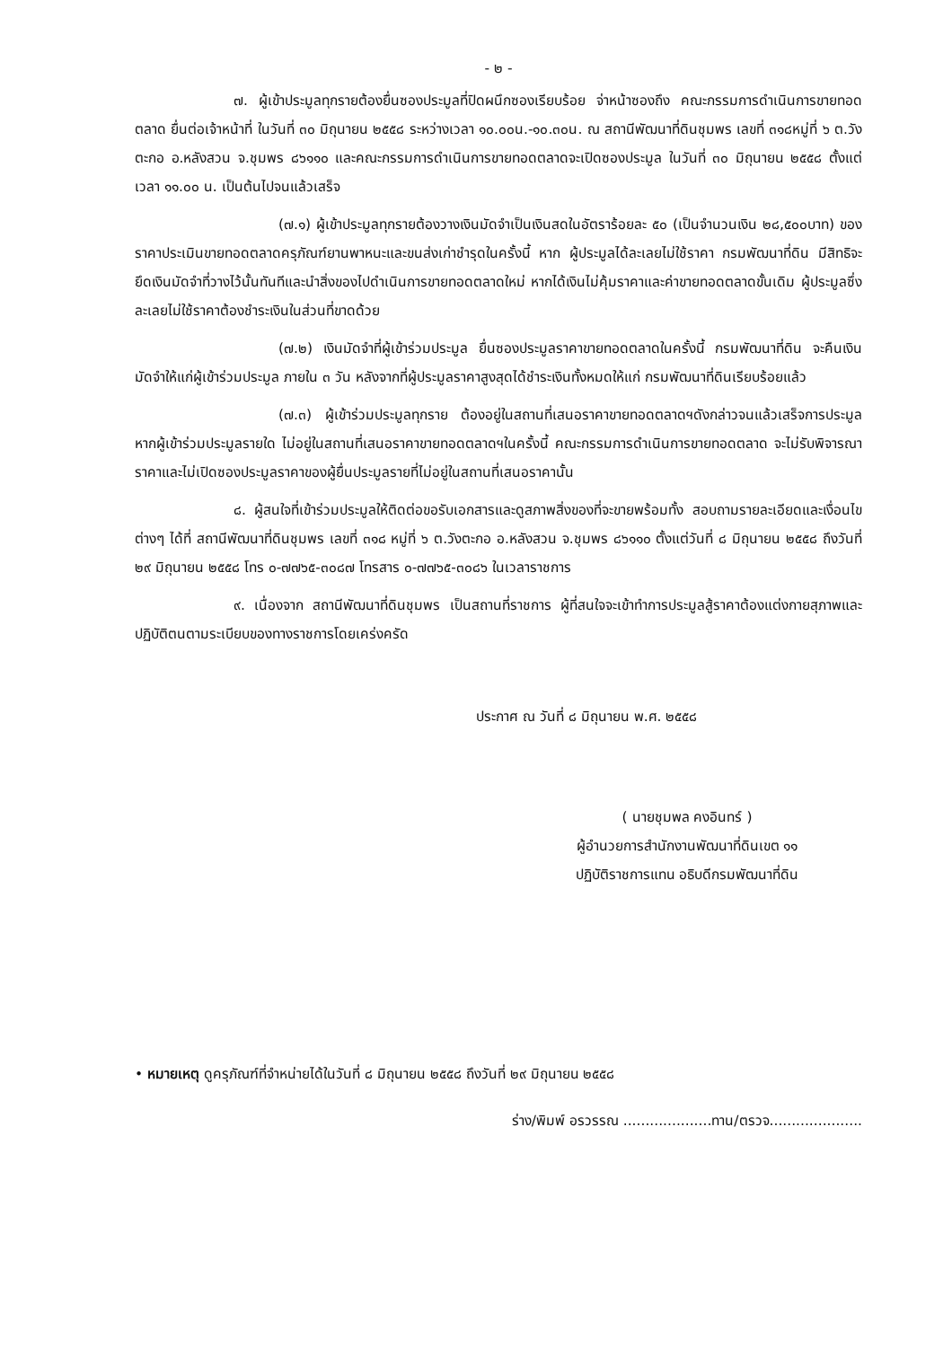- ๒ -
๗. ผู้เข้าประมูลทุกรายต้องยื่นซองประมูลที่ปิดผนึกซองเรียบร้อย จ่าหน้าซองถึง คณะกรรมการดำเนินการขายทอดตลาด ยื่นต่อเจ้าหน้าที่ ในวันที่ ๓๐ มิถุนายน ๒๕๕๘ ระหว่างเวลา ๑๐.๐๐น.-๑๐.๓๐น. ณ สถานีพัฒนาที่ดินชุมพร เลขที่ ๓๑๘หมู่ที่ ๖ ต.วังตะกอ อ.หลังสวน จ.ชุมพร ๘๖๑๑๐ และคณะกรรมการดำเนินการขายทอดตลาดจะเปิดซองประมูล ในวันที่ ๓๐ มิถุนายน ๒๕๕๘ ตั้งแต่เวลา ๑๑.๐๐ น. เป็นต้นไปจนแล้วเสร็จ
(๗.๑) ผู้เข้าประมูลทุกรายต้องวางเงินมัดจำเป็นเงินสดในอัตราร้อยละ ๕๐ (เป็นจำนวนเงิน ๒๘,๕๐๐บาท) ของราคาประเมินขายทอดตลาดครุภัณฑ์ยานพาหนะและขนส่งเก่าชำรุดในครั้งนี้ หาก ผู้ประมูลได้ละเลยไม่ใช้ราคา กรมพัฒนาที่ดิน มีสิทธิจะยึดเงินมัดจำที่วางไว้นั้นทันทีและนำสิ่งของไปดำเนินการขายทอดตลาดใหม่ หากได้เงินไม่คุ้มราคาและค่าขายทอดตลาดขั้นเดิม ผู้ประมูลซึ่งละเลยไม่ใช้ราคาต้องชำระเงินในส่วนที่ขาดด้วย
(๗.๒) เงินมัดจำที่ผู้เข้าร่วมประมูล ยื่นซองประมูลราคาขายทอดตลาดในครั้งนี้ กรมพัฒนาที่ดิน จะคืนเงินมัดจำให้แก่ผู้เข้าร่วมประมูล ภายใน ๓ วัน หลังจากที่ผู้ประมูลราคาสูงสุดได้ชำระเงินทั้งหมดให้แก่ กรมพัฒนาที่ดินเรียบร้อยแล้ว
(๗.๓) ผู้เข้าร่วมประมูลทุกราย ต้องอยู่ในสถานที่เสนอราคาขายทอดตลาดฯดังกล่าวจนแล้วเสร็จการประมูล หากผู้เข้าร่วมประมูลรายใด ไม่อยู่ในสถานที่เสนอราคาขายทอดตลาดฯในครั้งนี้ คณะกรรมการดำเนินการขายทอดตลาด จะไม่รับพิจารณาราคาและไม่เปิดซองประมูลราคาของผู้ยื่นประมูลรายที่ไม่อยู่ในสถานที่เสนอราคานั้น
๘. ผู้สนใจที่เข้าร่วมประมูลให้ติดต่อขอรับเอกสารและดูสภาพสิ่งของที่จะขายพร้อมทั้ง สอบถามรายละเอียดและเงื่อนไขต่างๆ ได้ที่ สถานีพัฒนาที่ดินชุมพร เลขที่ ๓๑๘ หมู่ที่ ๖ ต.วังตะกอ อ.หลังสวน จ.ชุมพร ๘๖๑๑๐ ตั้งแต่วันที่ ๘ มิถุนายน ๒๕๕๘ ถึงวันที่ ๒๙ มิถุนายน ๒๕๕๘ โทร ๐-๗๗๖๕-๓๐๘๗ โทรสาร ๐-๗๗๖๕-๓๐๘๖ ในเวลาราชการ
๙. เนื่องจาก สถานีพัฒนาที่ดินชุมพร เป็นสถานที่ราชการ ผู้ที่สนใจจะเข้าทำการประมูลสู้ราคาต้องแต่งกายสุภาพและปฏิบัติตนตามระเบียบของทางราชการโดยเคร่งครัด
ประกาศ ณ วันที่ ๘ มิถุนายน พ.ศ. ๒๕๕๘
( นายชุมพล คงอินทร์ )
ผู้อำนวยการสำนักงานพัฒนาที่ดินเขต ๑๑
ปฏิบัติราชการแทน อธิบดีกรมพัฒนาที่ดิน
• หมายเหตุ ดูครุภัณฑ์ที่จำหน่ายได้ในวันที่ ๘ มิถุนายน ๒๕๕๘ ถึงวันที่ ๒๙ มิถุนายน ๒๕๕๘
ร่าง/พิมพ์ อรวรรณ ....................ทาน/ตรวจ.....................